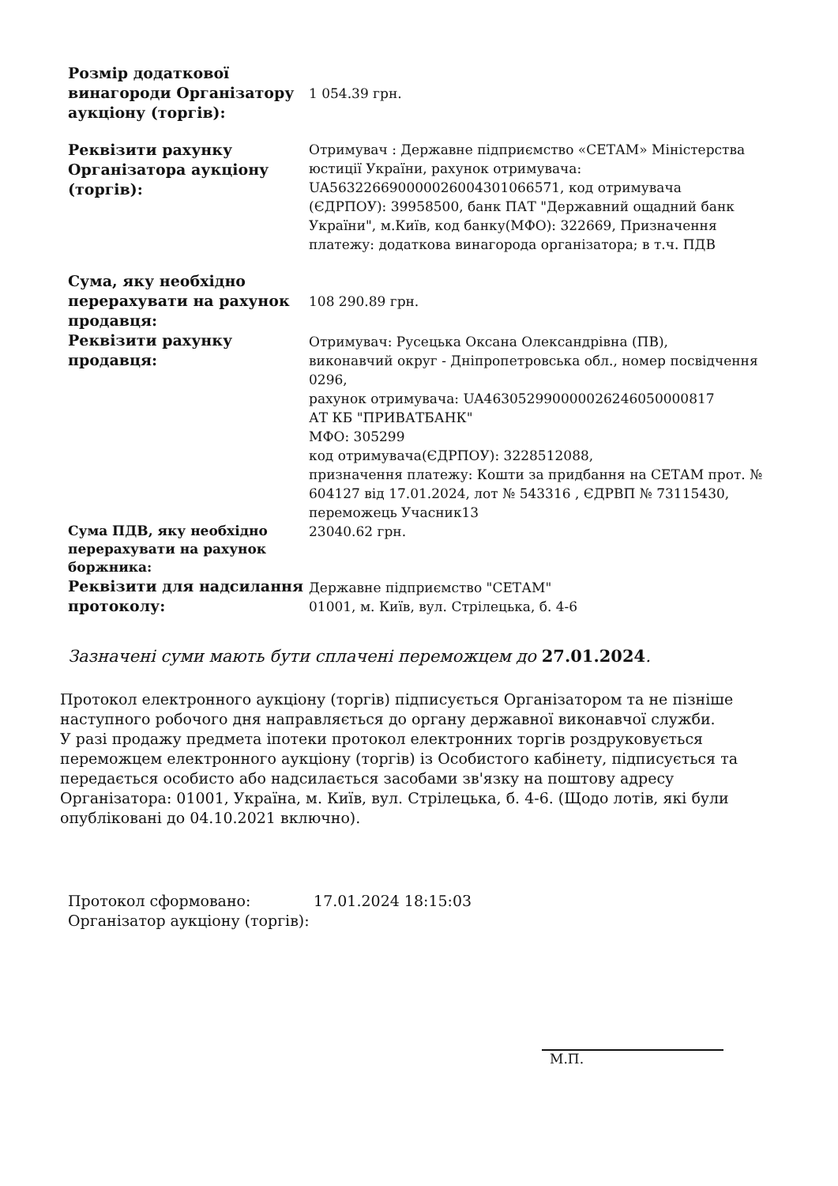| Розмір додаткової винагороди Організатору аукціону (торгів): | 1 054.39 грн. |
| Реквізити рахунку Організатора аукціону (торгів): | Отримувач : Державне підприємство «СЕТАМ» Міністерства юстиції України, рахунок отримувача: UA563226690000026004301066571, код отримувача (ЄДРПОУ): 39958500, банк ПАТ "Державний ощадний банк України", м.Київ, код банку(МФО): 322669, Призначення платежу: додаткова винагорода організатора; в т.ч. ПДВ |
| Сума, яку необхідно перерахувати на рахунок продавця: | 108 290.89 грн. |
| Реквізити рахунку продавця: | Отримувач: Русецька Оксана Олександрівна (ПВ), виконавчий округ - Дніпропетровська обл., номер посвідчення 0296, рахунок отримувача: UA463052990000026246050000817 АТ КБ "ПРИВАТБАНК" МФО: 305299 код отримувача(ЄДРПОУ): 3228512088, призначення платежу: Кошти за придбання на СЕТАМ прот. № 604127 від 17.01.2024, лот № 543316 , ЄДРВП № 73115430, переможець Учасник13 |
| Сума ПДВ, яку необхідно перерахувати на рахунок боржника: | 23040.62 грн. |
| Реквізити для надсилання протоколу: | Державне підприємство "СЕТАМ" 01001, м. Київ, вул. Стрілецька, б. 4-6 |
Зазначені суми мають бути сплачені переможцем до 27.01.2024.
Протокол електронного аукціону (торгів) підписується Організатором та не пізніше наступного робочого дня направляється до органу державної виконавчої служби.
У разі продажу предмета іпотеки протокол електронних торгів роздруковується переможцем електронного аукціону (торгів) із Особистого кабінету, підписується та передається особисто або надсилається засобами зв'язку на поштову адресу Організатора: 01001, Україна, м. Київ, вул. Стрілецька, б. 4-6. (Щодо лотів, які були опубліковані до 04.10.2021 включно).
Протокол сформовано: 17.01.2024 18:15:03
Організатор аукціону (торгів):
М.П.